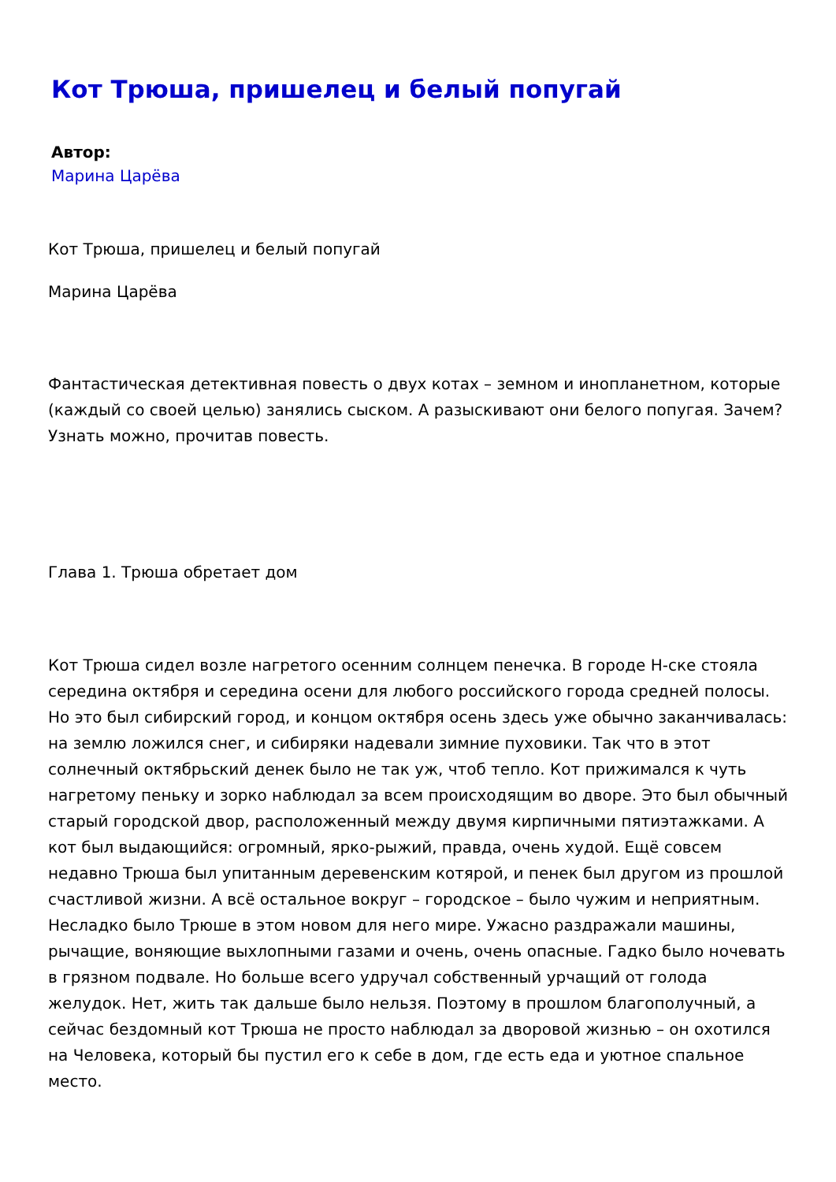Кот Трюша, пришелец и белый попугай
Автор:
Марина Царёва
Кот Трюша, пришелец и белый попугай
Марина Царёва
Фантастическая детективная повесть о двух котах – земном и инопланетном, которые (каждый со своей целью) занялись сыском. А разыскивают они белого попугая. Зачем? Узнать можно, прочитав повесть.
Глава 1. Трюша обретает дом
Кот Трюша сидел возле нагретого осенним солнцем пенечка. В городе Н-ске стояла середина октября и середина осени для любого российского города средней полосы. Но это был сибирский город, и концом октября осень здесь уже обычно заканчивалась: на землю ложился снег, и сибиряки надевали зимние пуховики. Так что в этот солнечный октябрьский денек было не так уж, чтоб тепло. Кот прижимался к чуть нагретому пеньку и зорко наблюдал за всем происходящим во дворе. Это был обычный старый городской двор, расположенный между двумя кирпичными пятиэтажками. А кот был выдающийся: огромный, ярко-рыжий, правда, очень худой. Ещё совсем недавно Трюша был упитанным деревенским котярой, и пенек был другом из прошлой счастливой жизни. А всё остальное вокруг – городское – было чужим и неприятным. Несладко было Трюше в этом новом для него мире. Ужасно раздражали машины, рычащие, воняющие выхлопными газами и очень, очень опасные. Гадко было ночевать в грязном подвале. Но больше всего удручал собственный урчащий от голода желудок. Нет, жить так дальше было нельзя. Поэтому в прошлом благополучный, а сейчас бездомный кот Трюша не просто наблюдал за дворовой жизнью – он охотился на Человека, который бы пустил его к себе в дом, где есть еда и уютное спальное место.